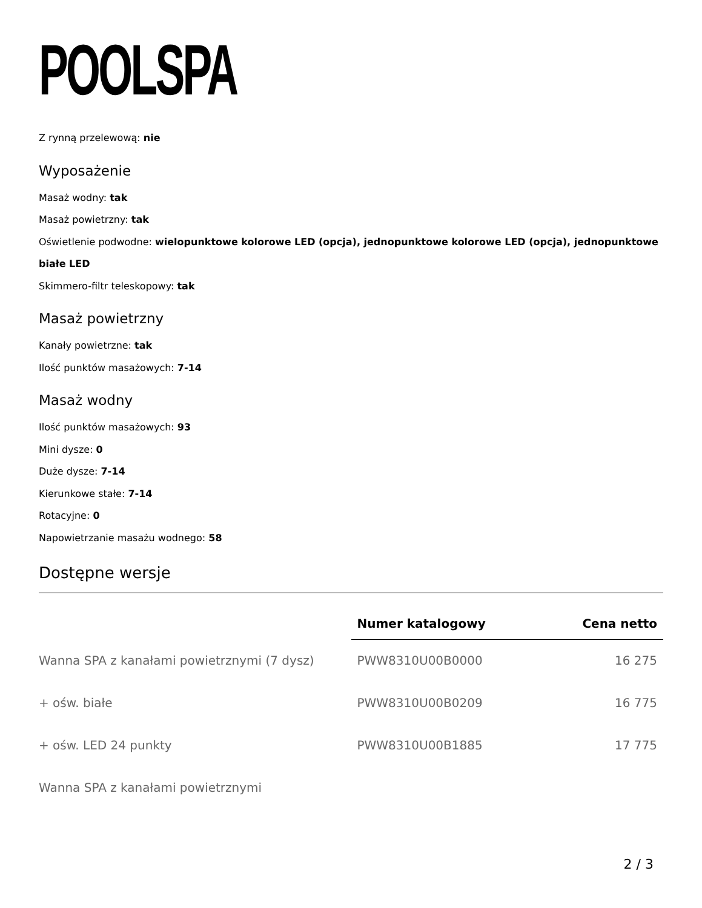POOLSPA
Z rynną przelewową: nie
Wyposażenie
Masaż wodny: tak
Masaż powietrzny: tak
Oświetlenie podwodne: wielopunktowe kolorowe LED (opcja), jednopunktowe kolorowe LED (opcja), jednopunktowe białe LED
Skimmero-filtr teleskopowy: tak
Masaż powietrzny
Kanały powietrzne: tak
Ilość punktów masażowych: 7-14
Masaż wodny
Ilość punktów masażowych: 93
Mini dysze: 0
Duże dysze: 7-14
Kierunkowe stałe: 7-14
Rotacyjne: 0
Napowietrzanie masażu wodnego: 58
Dostępne wersje
| | Numer katalogowy | Cena netto |
| --- | --- | --- |
| Wanna SPA z kanałami powietrznymi (7 dysz) | PWW8310U00B0000 | 16 275 |
| + ośw. białe | PWW8310U00B0209 | 16 775 |
| + ośw. LED 24 punkty | PWW8310U00B1885 | 17 775 |
| Wanna SPA z kanałami powietrznymi | | |
2 / 3